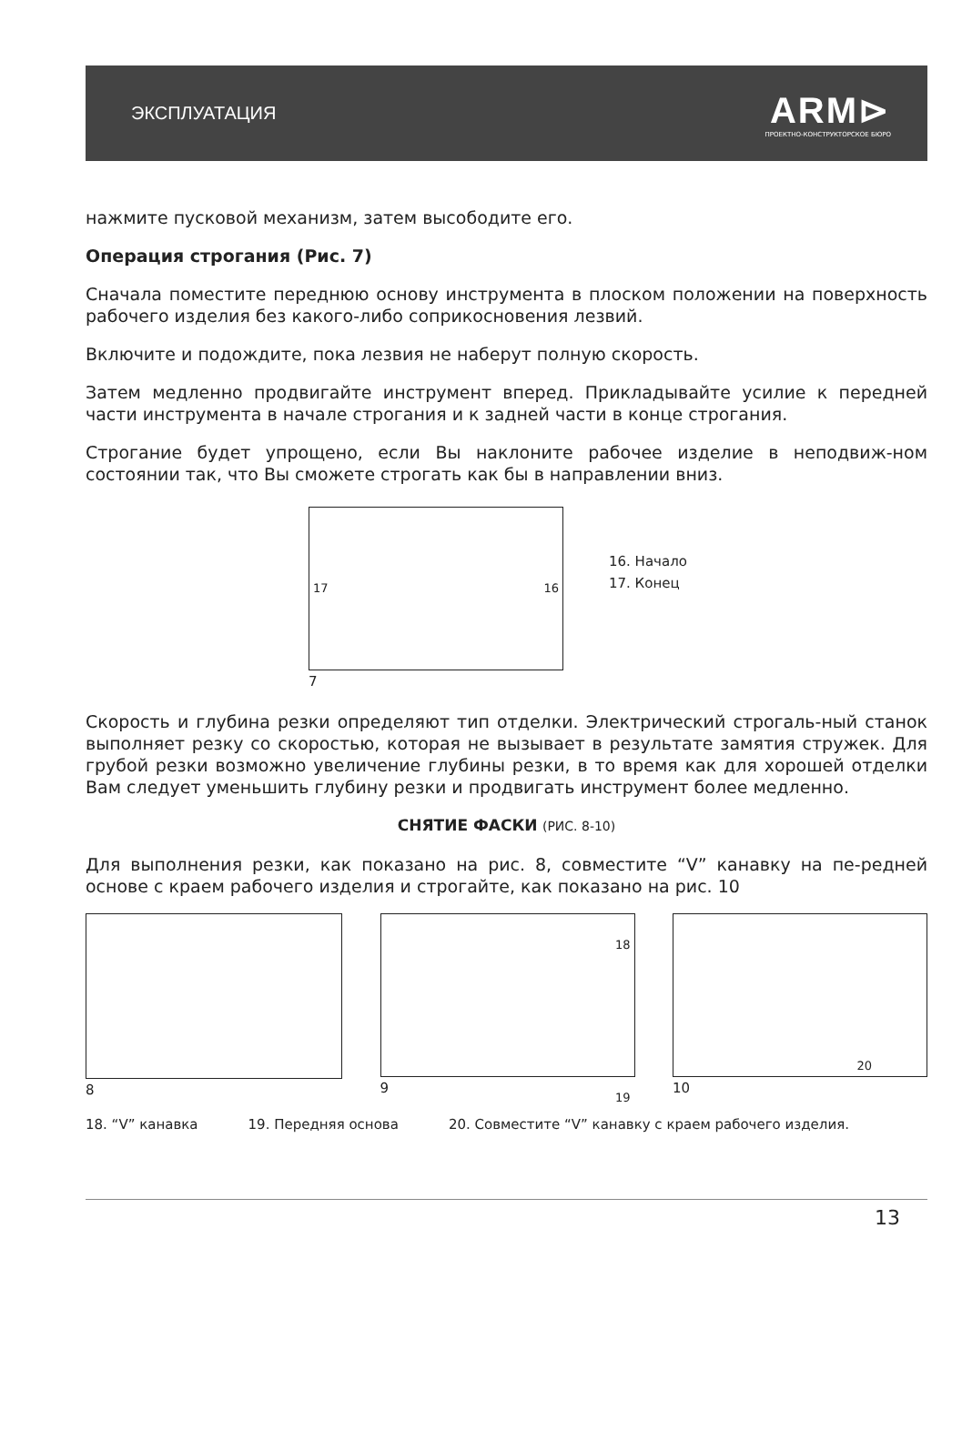ЭКСПЛУАТАЦИЯ
ARM⊳
ПРОЕКТНО-КОНСТРУКТОРСКОЕ БЮРО
нажмите пусковой механизм, затем высободите его.
Операция строгания (Рис. 7)
Сначала поместите переднюю основу инструмента в плоском положении на поверхность рабочего изделия без какого-либо соприкосновения лезвий.
Включите и подождите, пока лезвия не наберут полную скорость.
Затем медленно продвигайте инструмент вперед. Прикладывайте усилие к передней части инструмента в начале строгания и к задней части в конце строгания.
Строгание будет упрощено, если Вы наклоните рабочее изделие в неподвиж-ном состоянии так, что Вы сможете строгать как бы в направлении вниз.
17 16
7
16. Начало
17. Конец
Скорость и глубина резки определяют тип отделки. Электрический строгаль-ный станок выполняет резку со скоростью, которая не вызывает в результате замятия стружек. Для грубой резки возможно увеличение глубины резки, в то время как для хорошей отделки Вам следует уменьшить глубину резки и продвигать инструмент более медленно.
СНЯТИЕ ФАСКИ (РИС. 8-10)
Для выполнения резки, как показано на рис. 8, совместите “V” канавку на пе-редней основе с краем рабочего изделия и строгайте, как показано на рис. 10
8
18
19
9
20
10
18. “V” канавка 19. Передняя основа 20. Совместите “V” канавку с краем рабочего изделия.
13